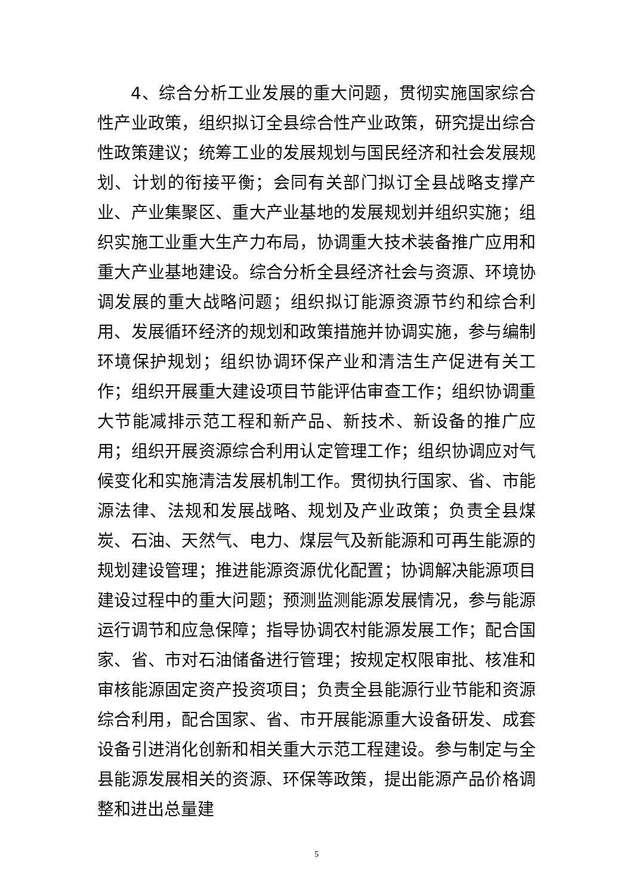4、综合分析工业发展的重大问题，贯彻实施国家综合性产业政策，组织拟订全县综合性产业政策，研究提出综合性政策建议；统筹工业的发展规划与国民经济和社会发展规划、计划的衔接平衡；会同有关部门拟订全县战略支撑产业、产业集聚区、重大产业基地的发展规划并组织实施；组织实施工业重大生产力布局，协调重大技术装备推广应用和重大产业基地建设。综合分析全县经济社会与资源、环境协调发展的重大战略问题；组织拟订能源资源节约和综合利用、发展循环经济的规划和政策措施并协调实施，参与编制环境保护规划；组织协调环保产业和清洁生产促进有关工作；组织开展重大建设项目节能评估审查工作；组织协调重大节能减排示范工程和新产品、新技术、新设备的推广应用；组织开展资源综合利用认定管理工作；组织协调应对气候变化和实施清洁发展机制工作。贯彻执行国家、省、市能源法律、法规和发展战略、规划及产业政策；负责全县煤炭、石油、天然气、电力、煤层气及新能源和可再生能源的规划建设管理；推进能源资源优化配置；协调解决能源项目建设过程中的重大问题；预测监测能源发展情况，参与能源运行调节和应急保障；指导协调农村能源发展工作；配合国家、省、市对石油储备进行管理；按规定权限审批、核准和审核能源固定资产投资项目；负责全县能源行业节能和资源综合利用，配合国家、省、市开展能源重大设备研发、成套设备引进消化创新和相关重大示范工程建设。参与制定与全县能源发展相关的资源、环保等政策，提出能源产品价格调整和进出总量建
5